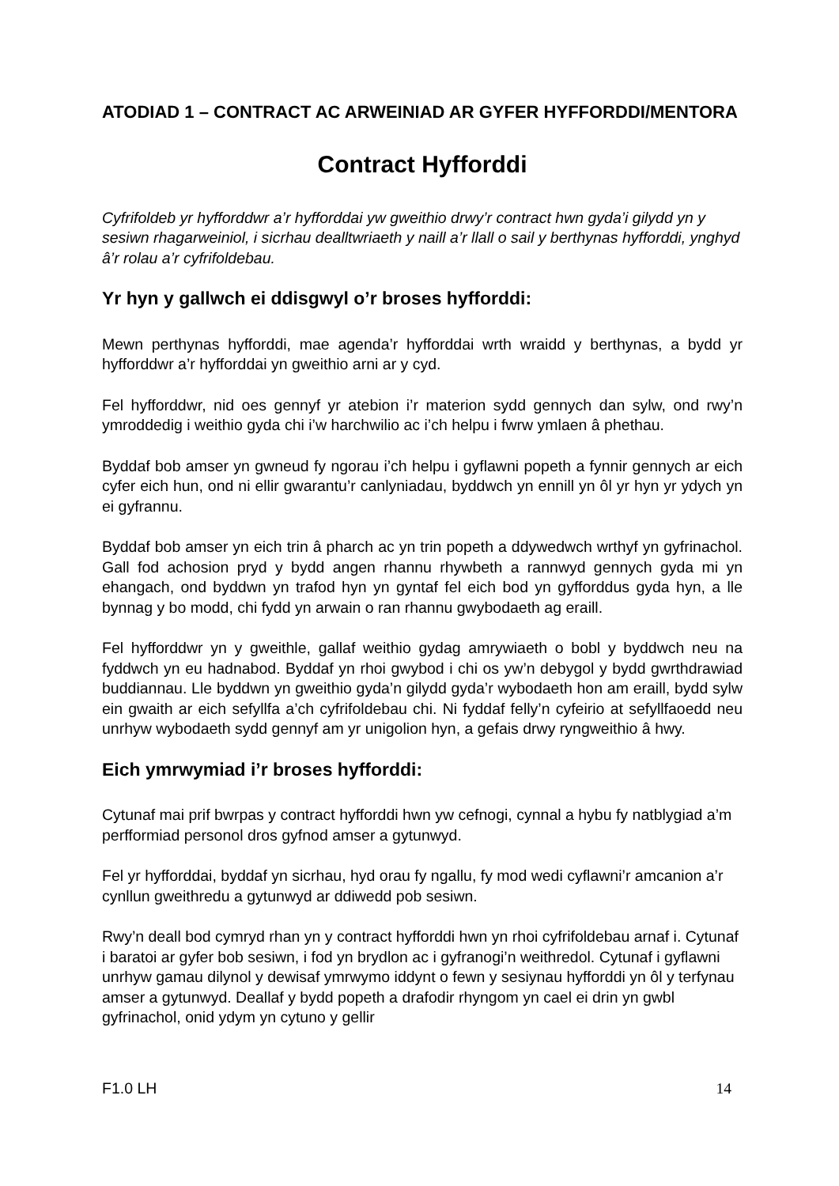ATODIAD 1 – CONTRACT AC ARWEINIAD AR GYFER HYFFORDDI/MENTORA
Contract Hyfforddi
Cyfrifoldeb yr hyfforddwr a’r hyfforddai yw gweithio drwy’r contract hwn gyda’i gilydd yn y sesiwn rhagarweiniol, i sicrhau dealltwriaeth y naill a’r llall o sail y berthynas hyfforddi, ynghyd â’r rolau a’r cyfrifoldebau.
Yr hyn y gallwch ei ddisgwyl o’r broses hyfforddi:
Mewn perthynas hyfforddi, mae agenda’r hyfforddai wrth wraidd y berthynas, a bydd yr hyfforddwr a’r hyfforddai yn gweithio arni ar y cyd.
Fel hyfforddwr, nid oes gennyf yr atebion i’r materion sydd gennych dan sylw, ond rwy’n ymroddedig i weithio gyda chi i’w harchwilio ac i’ch helpu i fwrw ymlaen â phethau.
Byddaf bob amser yn gwneud fy ngorau i’ch helpu i gyflawni popeth a fynnir gennych ar eich cyfer eich hun, ond ni ellir gwarantu’r canlyniadau, byddwch yn ennill yn ôl yr hyn yr ydych yn ei gyfrannu.
Byddaf bob amser yn eich trin â pharch ac yn trin popeth a ddywedwch wrthyf yn gyfrinachol. Gall fod achosion pryd y bydd angen rhannu rhywbeth a rannwyd gennych gyda mi yn ehangach, ond byddwn yn trafod hyn yn gyntaf fel eich bod yn gyfforddus gyda hyn, a lle bynnag y bo modd, chi fydd yn arwain o ran rhannu gwybodaeth ag eraill.
Fel hyfforddwr yn y gweithle, gallaf weithio gydag amrywiaeth o bobl y byddwch neu na fyddwch yn eu hadnabod. Byddaf yn rhoi gwybod i chi os yw’n debygol y bydd gwrthdrawiad buddiannau. Lle byddwn yn gweithio gyda’n gilydd gyda’r wybodaeth hon am eraill, bydd sylw ein gwaith ar eich sefyllfa a’ch cyfrifoldebau chi. Ni fyddaf felly’n cyfeirio at sefyllfaoedd neu unrhyw wybodaeth sydd gennyf am yr unigolion hyn, a gefais drwy ryngweithio â hwy.
Eich ymrwymiad i’r broses hyfforddi:
Cytunaf mai prif bwrpas y contract hyfforddi hwn yw cefnogi, cynnal a hybu fy natblygiad a’m perfformiad personol dros gyfnod amser a gytunwyd.
Fel yr hyfforddai, byddaf yn sicrhau, hyd orau fy ngallu, fy mod wedi cyflawni’r amcanion a’r cynllun gweithredu a gytunwyd ar ddiwedd pob sesiwn.
Rwy’n deall bod cymryd rhan yn y contract hyfforddi hwn yn rhoi cyfrifoldebau arnaf i. Cytunaf i baratoi ar gyfer bob sesiwn, i fod yn brydlon ac i gyfranogi’n weithredol. Cytunaf i gyflawni unrhyw gamau dilynol y dewisaf ymrwymo iddynt o fewn y sesiynau hyfforddi yn ôl y terfynau amser a gytunwyd. Deallaf y bydd popeth a drafodir rhyngom yn cael ei drin yn gwbl gyfrinachol, onid ydym yn cytuno y gellir
F1.0 LH 14